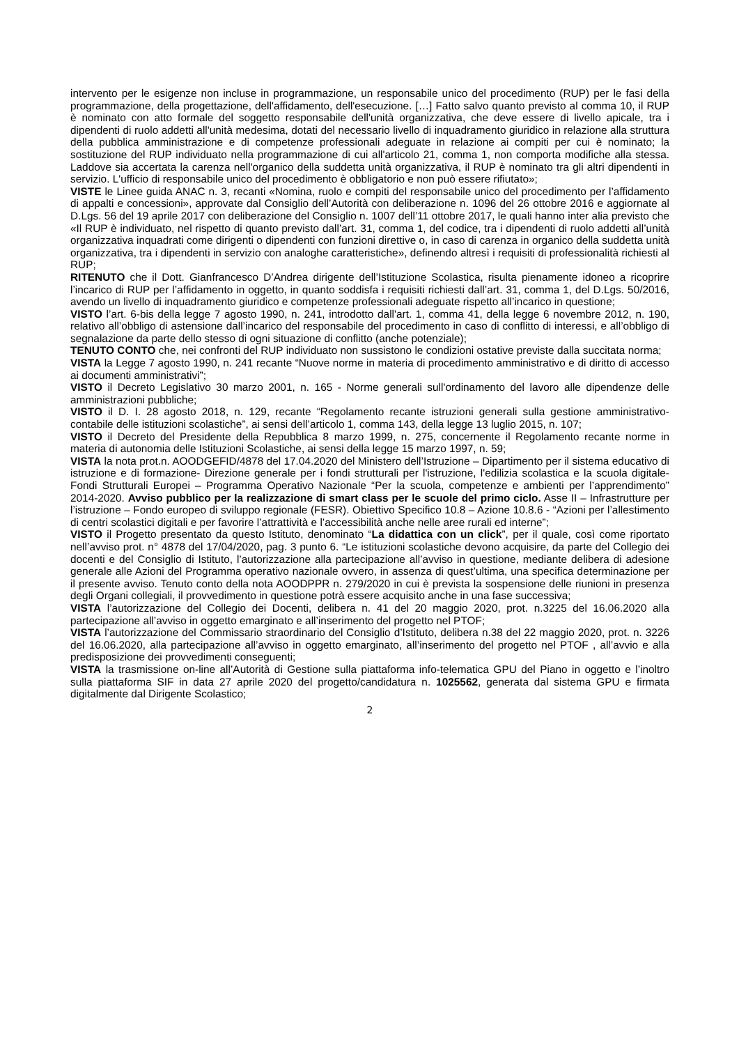intervento per le esigenze non incluse in programmazione, un responsabile unico del procedimento (RUP) per le fasi della programmazione, della progettazione, dell'affidamento, dell'esecuzione. […] Fatto salvo quanto previsto al comma 10, il RUP è nominato con atto formale del soggetto responsabile dell'unità organizzativa, che deve essere di livello apicale, tra i dipendenti di ruolo addetti all'unità medesima, dotati del necessario livello di inquadramento giuridico in relazione alla struttura della pubblica amministrazione e di competenze professionali adeguate in relazione ai compiti per cui è nominato; la sostituzione del RUP individuato nella programmazione di cui all'articolo 21, comma 1, non comporta modifiche alla stessa. Laddove sia accertata la carenza nell'organico della suddetta unità organizzativa, il RUP è nominato tra gli altri dipendenti in servizio. L'ufficio di responsabile unico del procedimento è obbligatorio e non può essere rifiutato»;
VISTE le Linee guida ANAC n. 3, recanti «Nomina, ruolo e compiti del responsabile unico del procedimento per l’affidamento di appalti e concessioni», approvate dal Consiglio dell’Autorità con deliberazione n. 1096 del 26 ottobre 2016 e aggiornate al D.Lgs. 56 del 19 aprile 2017 con deliberazione del Consiglio n. 1007 dell’11 ottobre 2017, le quali hanno inter alia previsto che «Il RUP è individuato, nel rispetto di quanto previsto dall’art. 31, comma 1, del codice, tra i dipendenti di ruolo addetti all’unità organizzativa inquadrati come dirigenti o dipendenti con funzioni direttive o, in caso di carenza in organico della suddetta unità organizzativa, tra i dipendenti in servizio con analoghe caratteristiche», definendo altresì i requisiti di professionalità richiesti al RUP;
RITENUTO che il Dott. Gianfrancesco D’Andrea dirigente dell’Istituzione Scolastica, risulta pienamente idoneo a ricoprire l’incarico di RUP per l’affidamento in oggetto, in quanto soddisfa i requisiti richiesti dall’art. 31, comma 1, del D.Lgs. 50/2016, avendo un livello di inquadramento giuridico e competenze professionali adeguate rispetto all’incarico in questione;
VISTO l’art. 6-bis della legge 7 agosto 1990, n. 241, introdotto dall'art. 1, comma 41, della legge 6 novembre 2012, n. 190, relativo all’obbligo di astensione dall’incarico del responsabile del procedimento in caso di conflitto di interessi, e all’obbligo di segnalazione da parte dello stesso di ogni situazione di conflitto (anche potenziale);
TENUTO CONTO che, nei confronti del RUP individuato non sussistono le condizioni ostative previste dalla succitata norma;
VISTA la Legge 7 agosto 1990, n. 241 recante “Nuove norme in materia di procedimento amministrativo e di diritto di accesso ai documenti amministrativi”;
VISTO il Decreto Legislativo 30 marzo 2001, n. 165 - Norme generali sull'ordinamento del lavoro alle dipendenze delle amministrazioni pubbliche;
VISTO il D. I. 28 agosto 2018, n. 129, recante “Regolamento recante istruzioni generali sulla gestione amministrativo-contabile delle istituzioni scolastiche”, ai sensi dell’articolo 1, comma 143, della legge 13 luglio 2015, n. 107;
VISTO il Decreto del Presidente della Repubblica 8 marzo 1999, n. 275, concernente il Regolamento recante norme in materia di autonomia delle Istituzioni Scolastiche, ai sensi della legge 15 marzo 1997, n. 59;
VISTA la nota prot.n. AOODGEFID/4878 del 17.04.2020 del Ministero dell’Istruzione – Dipartimento per il sistema educativo di istruzione e di formazione- Direzione generale per i fondi strutturali per l'istruzione, l'edilizia scolastica e la scuola digitale- Fondi Strutturali Europei – Programma Operativo Nazionale “Per la scuola, competenze e ambienti per l’apprendimento” 2014-2020. Avviso pubblico per la realizzazione di smart class per le scuole del primo ciclo. Asse II – Infrastrutture per l’istruzione – Fondo europeo di sviluppo regionale (FESR). Obiettivo Specifico 10.8 – Azione 10.8.6 - “Azioni per l’allestimento di centri scolastici digitali e per favorire l’attrattività e l’accessibilità anche nelle aree rurali ed interne”;
VISTO il Progetto presentato da questo Istituto, denominato “La didattica con un click”, per il quale, così come riportato nell’avviso prot. n° 4878 del 17/04/2020, pag. 3 punto 6. “Le istituzioni scolastiche devono acquisire, da parte del Collegio dei docenti e del Consiglio di Istituto, l’autorizzazione alla partecipazione all’avviso in questione, mediante delibera di adesione generale alle Azioni del Programma operativo nazionale ovvero, in assenza di quest’ultima, una specifica determinazione per il presente avviso. Tenuto conto della nota AOODPPR n. 279/2020 in cui è prevista la sospensione delle riunioni in presenza degli Organi collegiali, il provvedimento in questione potrà essere acquisito anche in una fase successiva;
VISTA l’autorizzazione del Collegio dei Docenti, delibera n. 41 del 20 maggio 2020, prot. n.3225 del 16.06.2020 alla partecipazione all’avviso in oggetto emarginato e all’inserimento del progetto nel PTOF;
VISTA l’autorizzazione del Commissario straordinario del Consiglio d’Istituto, delibera n.38 del 22 maggio 2020, prot. n. 3226 del 16.06.2020, alla partecipazione all’avviso in oggetto emarginato, all’inserimento del progetto nel PTOF , all’avvio e alla predisposizione dei provvedimenti conseguenti;
VISTA la trasmissione on-line all’Autorità di Gestione sulla piattaforma info-telematica GPU del Piano in oggetto e l’inoltro sulla piattaforma SIF in data 27 aprile 2020 del progetto/candidatura n. 1025562, generata dal sistema GPU e firmata digitalmente dal Dirigente Scolastico;
2